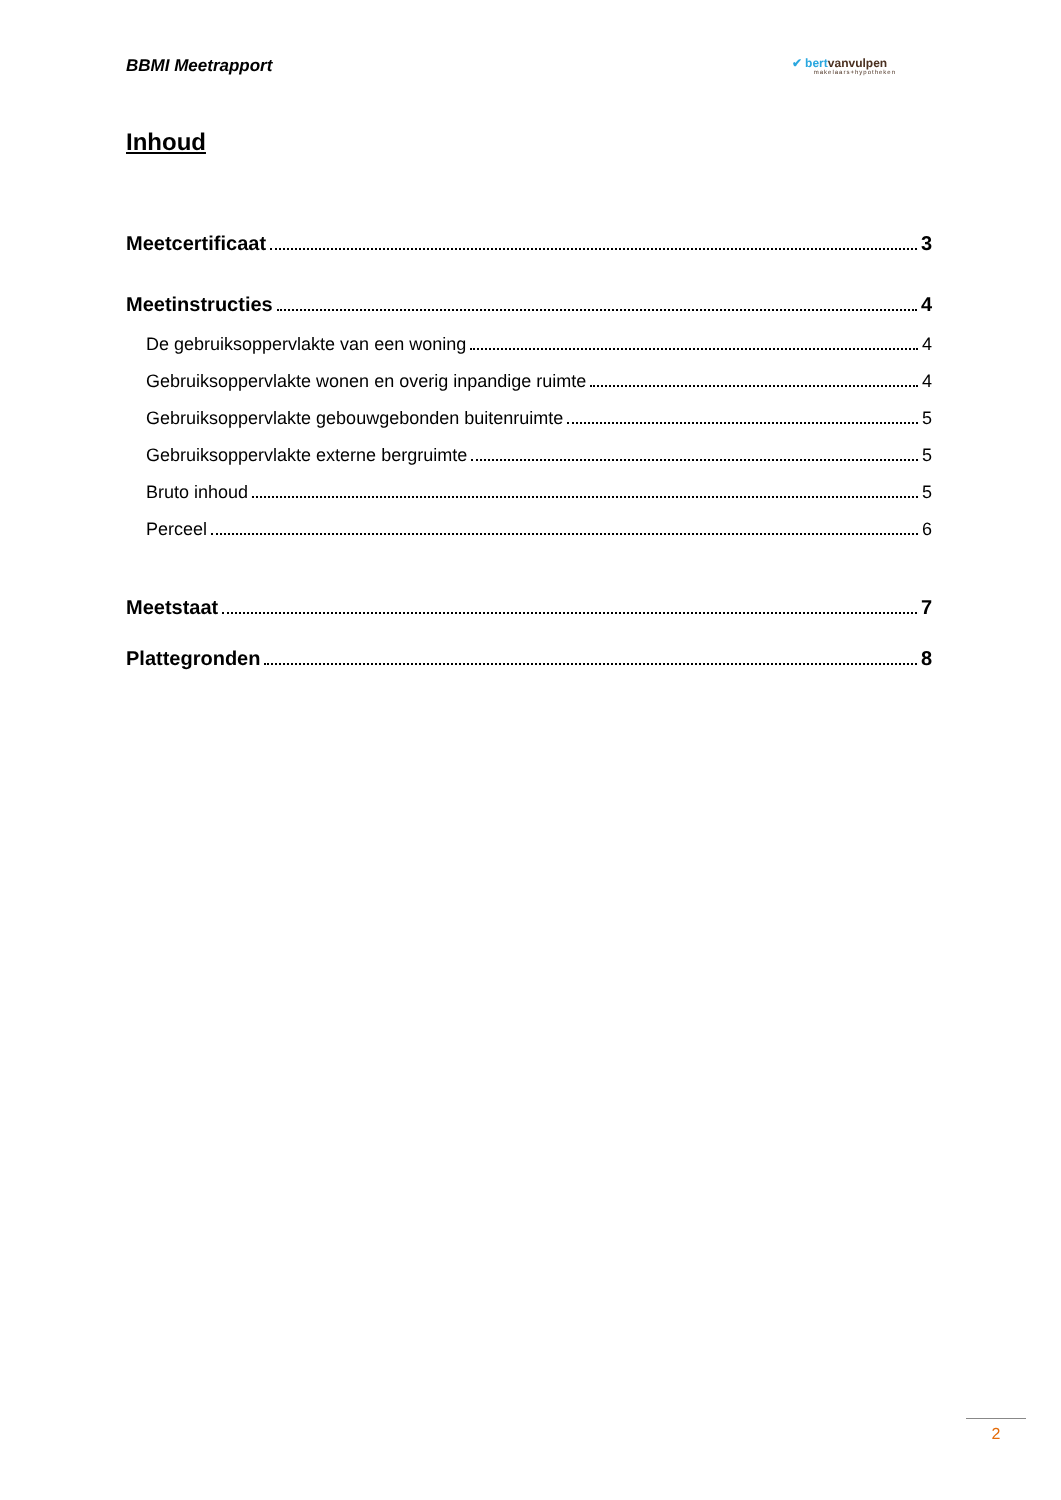BBMI Meetrapport ✔ bertvanvulpen
makelaars+hypotheken
Inhoud
Meetcertificaat 3
Meetinstructies 4
De gebruiksoppervlakte van een woning 4
Gebruiksoppervlakte wonen en overig inpandige ruimte 4
Gebruiksoppervlakte gebouwgebonden buitenruimte 5
Gebruiksoppervlakte externe bergruimte 5
Bruto inhoud 5
Perceel 6
Meetstaat 7
Plattegronden 8
2